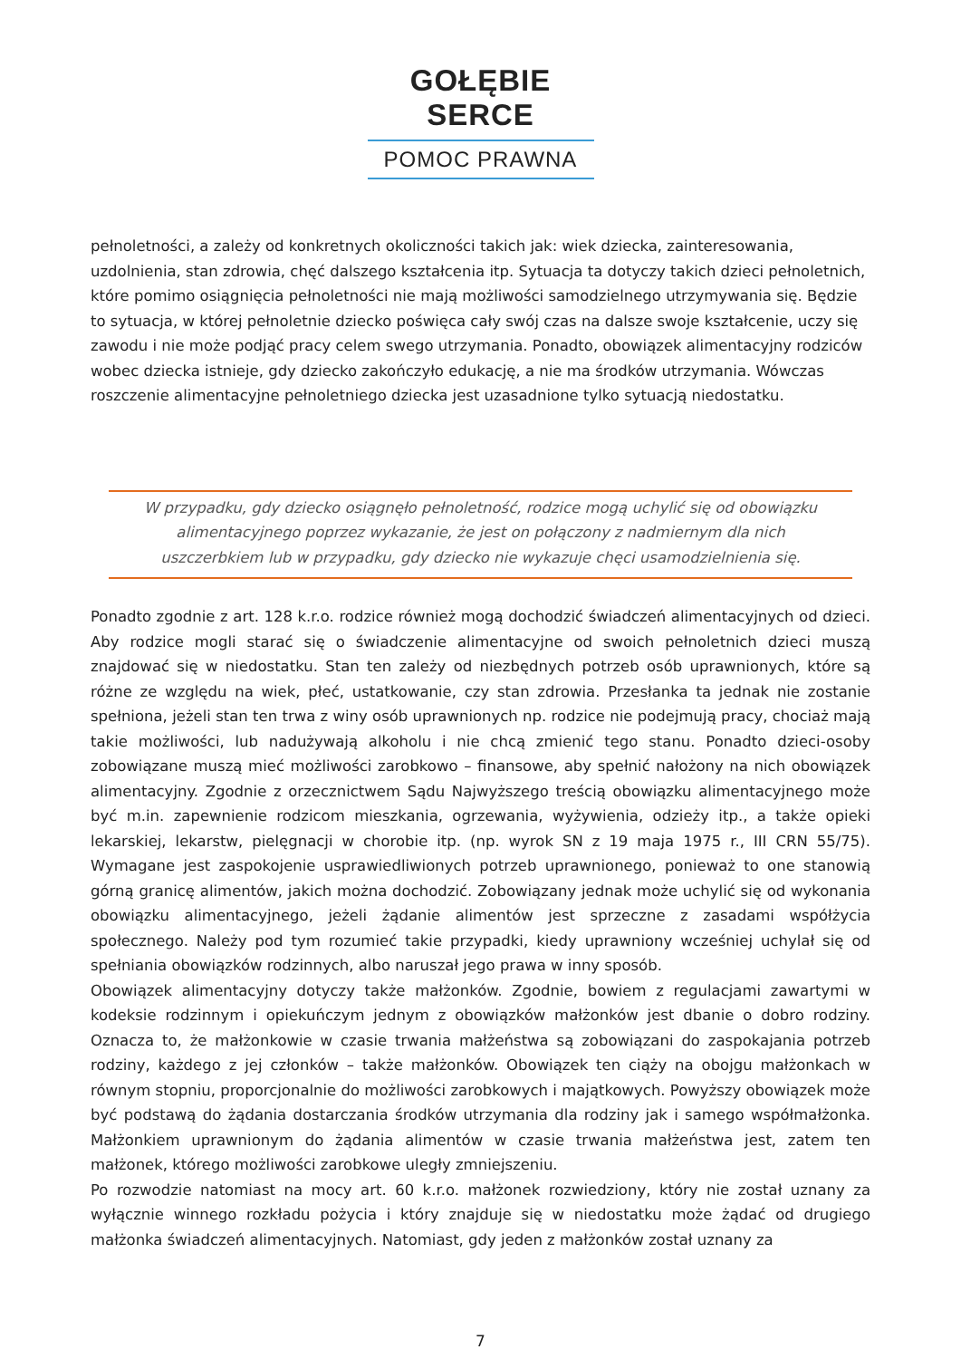GOŁĘBIE SERCE
POMOC PRAWNA
pełnoletności, a zależy od konkretnych okoliczności takich jak: wiek dziecka, zainteresowania, uzdolnienia, stan zdrowia, chęć dalszego kształcenia itp. Sytuacja ta dotyczy takich dzieci pełnoletnich, które pomimo osiągnięcia pełnoletności nie mają możliwości samodzielnego utrzymywania się. Będzie to sytuacja, w której pełnoletnie dziecko poświęca cały swój czas na dalsze swoje kształcenie, uczy się zawodu i nie może podjąć pracy celem swego utrzymania. Ponadto, obowiązek alimentacyjny rodziców wobec dziecka istnieje, gdy dziecko zakończyło edukację, a nie ma środków utrzymania. Wówczas roszczenie alimentacyjne pełnoletniego dziecka jest uzasadnione tylko sytuacją niedostatku.
W przypadku, gdy dziecko osiągnęło pełnoletność, rodzice mogą uchylić się od obowiązku alimentacyjnego poprzez wykazanie, że jest on połączony z nadmiernym dla nich uszczerbkiem lub w przypadku, gdy dziecko nie wykazuje chęci usamodzielnienia się.
Ponadto zgodnie z art. 128 k.r.o. rodzice również mogą dochodzić świadczeń alimentacyjnych od dzieci. Aby rodzice mogli starać się o świadczenie alimentacyjne od swoich pełnoletnich dzieci muszą znajdować się w niedostatku. Stan ten zależy od niezbędnych potrzeb osób uprawnionych, które są różne ze względu na wiek, płeć, ustatkowanie, czy stan zdrowia. Przesłanka ta jednak nie zostanie spełniona, jeżeli stan ten trwa z winy osób uprawnionych np. rodzice nie podejmują pracy, chociaż mają takie możliwości, lub nadużywają alkoholu i nie chcą zmienić tego stanu. Ponadto dzieci-osoby zobowiązane muszą mieć możliwości zarobkowo – finansowe, aby spełnić nałożony na nich obowiązek alimentacyjny. Zgodnie z orzecznictwem Sądu Najwyższego treścią obowiązku alimentacyjnego może być m.in. zapewnienie rodzicom mieszkania, ogrzewania, wyżywienia, odzieży itp., a także opieki lekarskiej, lekarstw, pielęgnacji w chorobie itp. (np. wyrok SN z 19 maja 1975 r., III CRN 55/75). Wymagane jest zaspokojenie usprawiedliwionych potrzeb uprawnionego, ponieważ to one stanowią górną granicę alimentów, jakich można dochodzić. Zobowiązany jednak może uchylić się od wykonania obowiązku alimentacyjnego, jeżeli żądanie alimentów jest sprzeczne z zasadami współżycia społecznego. Należy pod tym rozumieć takie przypadki, kiedy uprawniony wcześniej uchylał się od spełniania obowiązków rodzinnych, albo naruszał jego prawa w inny sposób.
Obowiązek alimentacyjny dotyczy także małżonków. Zgodnie, bowiem z regulacjami zawartymi w kodeksie rodzinnym i opiekuńczym jednym z obowiązków małżonków jest dbanie o dobro rodziny. Oznacza to, że małżonkowie w czasie trwania małżeństwa są zobowiązani do zaspokajania potrzeb rodziny, każdego z jej członków – także małżonków. Obowiązek ten ciąży na obojgu małżonkach w równym stopniu, proporcjonalnie do możliwości zarobkowych i majątkowych. Powyższy obowiązek może być podstawą do żądania dostarczania środków utrzymania dla rodziny jak i samego współmałżonka. Małżonkiem uprawnionym do żądania alimentów w czasie trwania małżeństwa jest, zatem ten małżonek, którego możliwości zarobkowe uległy zmniejszeniu.
Po rozwodzie natomiast na mocy art. 60 k.r.o. małżonek rozwiedziony, który nie został uznany za wyłącznie winnego rozkładu pożycia i który znajduje się w niedostatku może żądać od drugiego małżonka świadczeń alimentacyjnych. Natomiast, gdy jeden z małżonków został uznany za
7